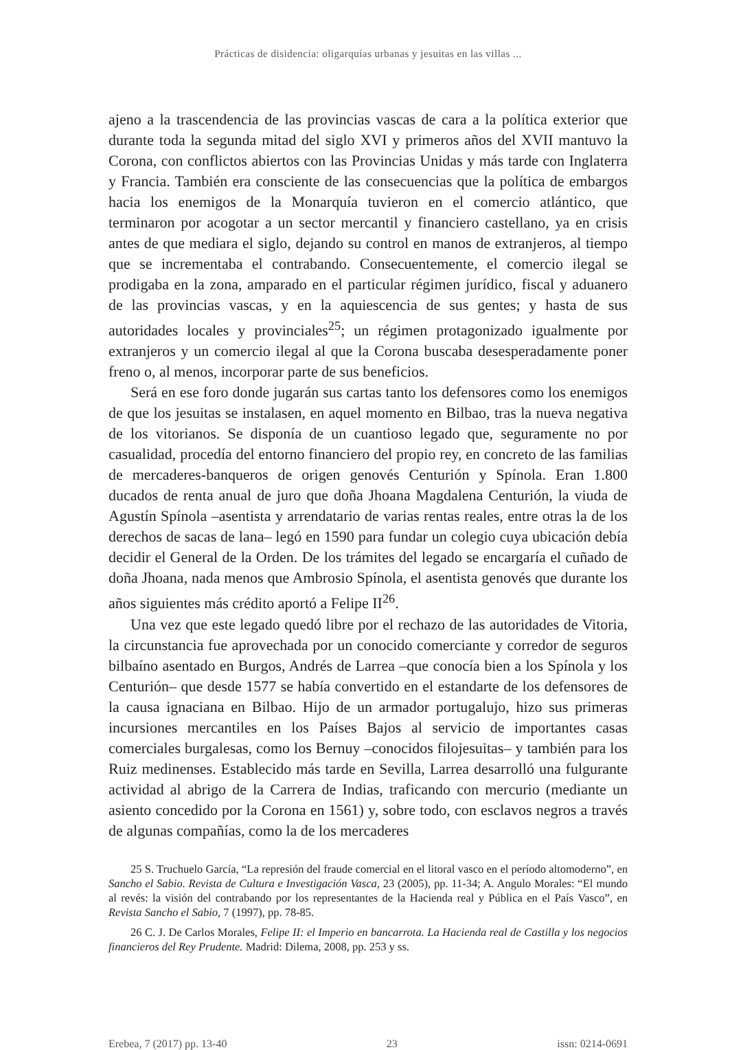Prácticas de disidencia: oligarquías urbanas y jesuitas en las villas ...
ajeno a la trascendencia de las provincias vascas de cara a la política exterior que durante toda la segunda mitad del siglo XVI y primeros años del XVII mantuvo la Corona, con conflictos abiertos con las Provincias Unidas y más tarde con Inglaterra y Francia. También era consciente de las consecuencias que la política de embargos hacia los enemigos de la Monarquía tuvieron en el comercio atlántico, que terminaron por acogotar a un sector mercantil y financiero castellano, ya en crisis antes de que mediara el siglo, dejando su control en manos de extranjeros, al tiempo que se incrementaba el contrabando. Consecuentemente, el comercio ilegal se prodigaba en la zona, amparado en el particular régimen jurídico, fiscal y aduanero de las provincias vascas, y en la aquiescencia de sus gentes; y hasta de sus autoridades locales y provinciales<sup>25</sup>; un régimen protagonizado igualmente por extranjeros y un comercio ilegal al que la Corona buscaba desesperadamente poner freno o, al menos, incorporar parte de sus beneficios.
Será en ese foro donde jugarán sus cartas tanto los defensores como los enemigos de que los jesuitas se instalasen, en aquel momento en Bilbao, tras la nueva negativa de los vitorianos. Se disponía de un cuantioso legado que, seguramente no por casualidad, procedía del entorno financiero del propio rey, en concreto de las familias de mercaderes-banqueros de origen genovés Centurión y Spínola. Eran 1.800 ducados de renta anual de juro que doña Jhoana Magdalena Centurión, la viuda de Agustín Spínola –asentista y arrendatario de varias rentas reales, entre otras la de los derechos de sacas de lana– legó en 1590 para fundar un colegio cuya ubicación debía decidir el General de la Orden. De los trámites del legado se encargaría el cuñado de doña Jhoana, nada menos que Ambrosio Spínola, el asentista genovés que durante los años siguientes más crédito aportó a Felipe II<sup>26</sup>.
Una vez que este legado quedó libre por el rechazo de las autoridades de Vitoria, la circunstancia fue aprovechada por un conocido comerciante y corredor de seguros bilbaíno asentado en Burgos, Andrés de Larrea –que conocía bien a los Spínola y los Centurión– que desde 1577 se había convertido en el estandarte de los defensores de la causa ignaciana en Bilbao. Hijo de un armador portugalujo, hizo sus primeras incursiones mercantiles en los Países Bajos al servicio de importantes casas comerciales burgalesas, como los Bernuy –conocidos filojesuitas– y también para los Ruiz medinenses. Establecido más tarde en Sevilla, Larrea desarrolló una fulgurante actividad al abrigo de la Carrera de Indias, traficando con mercurio (mediante un asiento concedido por la Corona en 1561) y, sobre todo, con esclavos negros a través de algunas compañías, como la de los mercaderes
25 S. Truchuelo García, “La represión del fraude comercial en el litoral vasco en el período altomoderno”, en Sancho el Sabio. Revista de Cultura e Investigación Vasca, 23 (2005), pp. 11-34; A. Angulo Morales: “El mundo al revés: la visión del contrabando por los representantes de la Hacienda real y Pública en el País Vasco”, en Revista Sancho el Sabio, 7 (1997), pp. 78-85.
26 C. J. De Carlos Morales, Felipe II: el Imperio en bancarrota. La Hacienda real de Castilla y los negocios financieros del Rey Prudente. Madrid: Dilema, 2008, pp. 253 y ss.
Erebea, 7 (2017) pp. 13-40 23 issn: 0214-0691